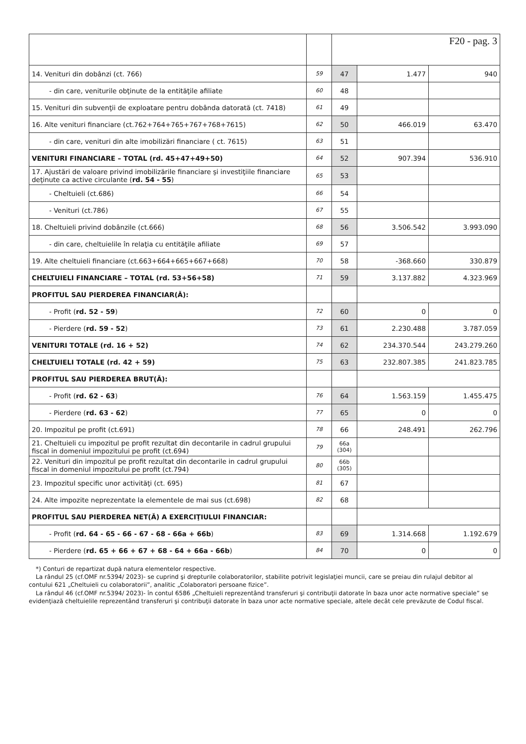| | | F20 - pag. 3 | | |
| 14. Venituri din dobânzi (ct. 766) | 59 | 47 | 1.477 | 940 |
| - din care, veniturile obţinute de la entităţile afiliate | 60 | 48 | | |
| 15. Venituri din subvenţii de exploatare pentru dobânda datorată (ct. 7418) | 61 | 49 | | |
| 16. Alte venituri financiare (ct.762+764+765+767+768+7615) | 62 | 50 | 466.019 | 63.470 |
| - din care, venituri din alte imobilizări financiare ( ct. 7615) | 63 | 51 | | |
| VENITURI FINANCIARE – TOTAL (rd. 45+47+49+50) | 64 | 52 | 907.394 | 536.910 |
| 17. Ajustări de valoare privind imobilizările financiare şi investiţiile financiare deţinute ca active circulante ( rd. 54 - 55 ) | 65 | 53 | | |
| - Cheltuieli (ct.686) | 66 | 54 | | |
| - Venituri (ct.786) | 67 | 55 | | |
| 18. Cheltuieli privind dobânzile (ct.666) | 68 | 56 | 3.506.542 | 3.993.090 |
| - din care, cheltuielile în relaţia cu entităţile afiliate | 69 | 57 | | |
| 19. Alte cheltuieli financiare (ct.663+664+665+667+668) | 70 | 58 | -368.660 | 330.879 |
| CHELTUIELI FINANCIARE – TOTAL (rd. 53+56+58) | 71 | 59 | 3.137.882 | 4.323.969 |
| PROFITUL SAU PIERDEREA FINANCIAR(Ă): | | | | |
| - Profit ( rd. 52 - 59 ) | 72 | 60 | 0 | 0 |
| - Pierdere ( rd. 59 - 52 ) | 73 | 61 | 2.230.488 | 3.787.059 |
| VENITURI TOTALE (rd. 16 + 52) | 74 | 62 | 234.370.544 | 243.279.260 |
| CHELTUIELI TOTALE (rd. 42 + 59) | 75 | 63 | 232.807.385 | 241.823.785 |
| PROFITUL SAU PIERDEREA BRUT(Ă): | | | | |
| - Profit ( rd. 62 - 63 ) | 76 | 64 | 1.563.159 | 1.455.475 |
| - Pierdere ( rd. 63 - 62 ) | 77 | 65 | 0 | 0 |
| 20. Impozitul pe profit (ct.691) | 78 | 66 | 248.491 | 262.796 |
| 21. Cheltuieli cu impozitul pe profit rezultat din decontarile in cadrul grupului fiscal in domeniul impozitului pe profit (ct.694) | 79 | 66a (304) | | |
| 22. Venituri din impozitul pe profit rezultat din decontarile in cadrul grupului fiscal in domeniul impozitului pe profit (ct.794) | 80 | 66b (305) | | |
| 23. Impozitul specific unor activităţi (ct. 695) | 81 | 67 | | |
| 24. Alte impozite neprezentate la elementele de mai sus (ct.698) | 82 | 68 | | |
| PROFITUL SAU PIERDEREA NET(Ă) A EXERCIŢIULUI FINANCIAR: | | | | |
| - Profit ( rd. 64 - 65 - 66 - 67 - 68 - 66a + 66b ) | 83 | 69 | 1.314.668 | 1.192.679 |
| - Pierdere ( rd. 65 + 66 + 67 + 68 - 64 + 66a - 66b ) | 84 | 70 | 0 | 0 |
*) Conturi de repartizat după natura elementelor respective.
La rândul 25 (cf.OMF nr.5394/ 2023)- se cuprind şi drepturile colaboratorilor, stabilite potrivit legislaţiei muncii, care se preiau din rulajul debitor al contului 621 „Cheltuieli cu colaboratorii”, analitic „Colaboratori persoane fizice”.
La rândul 46 (cf.OMF nr.5394/ 2023)- în contul 6586 „Cheltuieli reprezentând transferuri şi contribuţii datorate în baza unor acte normative speciale” se evidenţiază cheltuielile reprezentând transferuri şi contribuţii datorate în baza unor acte normative speciale, altele decât cele prevăzute de Codul fiscal.